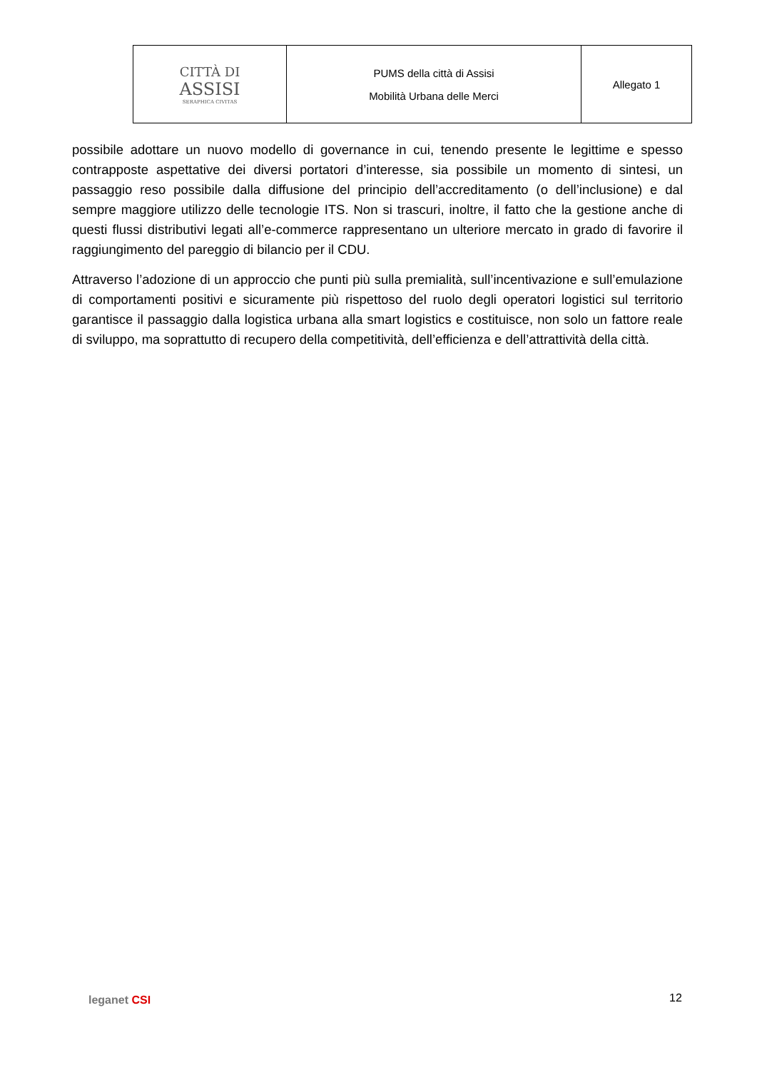| CITTÀ DI ASSISI SERAPHICA CIVITAS | PUMS della città di Assisi Mobilità Urbana delle Merci | Allegato 1 |
possibile adottare un nuovo modello di governance in cui, tenendo presente le legittime e spesso contrapposte aspettative dei diversi portatori d’interesse, sia possibile un momento di sintesi, un passaggio reso possibile dalla diffusione del principio dell’accreditamento (o dell’inclusione) e dal sempre maggiore utilizzo delle tecnologie ITS. Non si trascuri, inoltre, il fatto che la gestione anche di questi flussi distributivi legati all’e-commerce rappresentano un ulteriore mercato in grado di favorire il raggiungimento del pareggio di bilancio per il CDU.
Attraverso l’adozione di un approccio che punti più sulla premialità, sull’incentivazione e sull’emulazione di comportamenti positivi e sicuramente più rispettoso del ruolo degli operatori logistici sul territorio garantisce il passaggio dalla logistica urbana alla smart logistics e costituisce, non solo un fattore reale di sviluppo, ma soprattutto di recupero della competitività, dell’efficienza e dell’attrattività della città.
leganet CSI 12